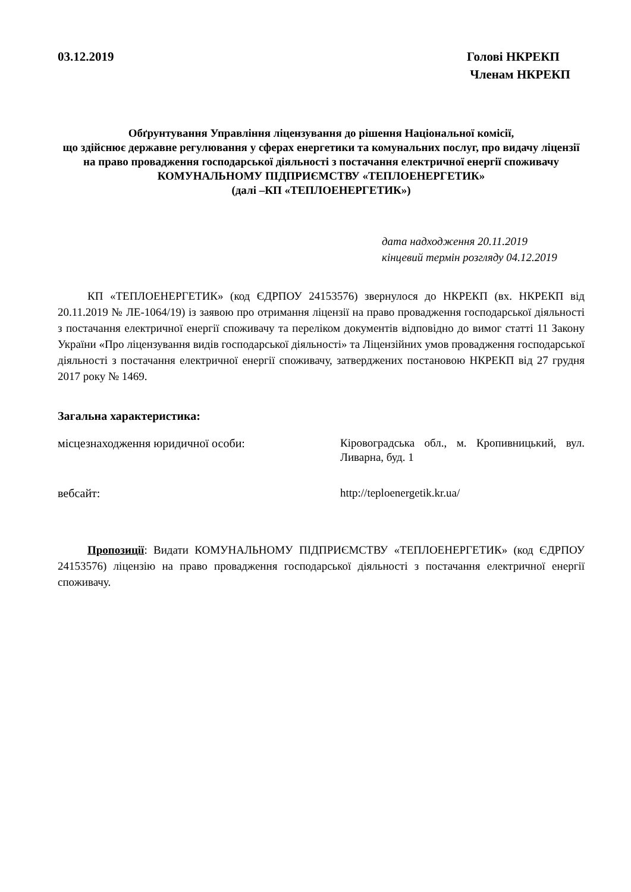03.12.2019 Голові НКРЕКП
Членам НКРЕКП
Обґрунтування Управління ліцензування до рішення Національної комісії,
що здійснює державне регулювання у сферах енергетики та комунальних послуг, про видачу ліцензії на право провадження господарської діяльності з постачання електричної енергії споживачу
КОМУНАЛЬНОМУ ПІДПРИЄМСТВУ «ТЕПЛОЕНЕРГЕТИК»
(далі –КП «ТЕПЛОЕНЕРГЕТИК»)
дата надходження 20.11.2019
кінцевий термін розгляду 04.12.2019
КП «ТЕПЛОЕНЕРГЕТИК» (код ЄДРПОУ 24153576) звернулося до НКРЕКП (вх. НКРЕКП від 20.11.2019 № ЛЕ-1064/19) із заявою про отримання ліцензії на право провадження господарської діяльності з постачання електричної енергії споживачу та переліком документів відповідно до вимог статті 11 Закону України «Про ліцензування видів господарської діяльності» та Ліцензійних умов провадження господарської діяльності з постачання електричної енергії споживачу, затверджених постановою НКРЕКП від 27 грудня 2017 року № 1469.
Загальна характеристика:
місцезнаходження юридичної особи: Кіровоградська обл., м. Кропивницький, вул. Ливарна, буд. 1
вебсайт: http://teploenergetik.kr.ua/
Пропозиції: Видати КОМУНАЛЬНОМУ ПІДПРИЄМСТВУ «ТЕПЛОЕНЕРГЕТИК» (код ЄДРПОУ 24153576) ліцензію на право провадження господарської діяльності з постачання електричної енергії споживачу.